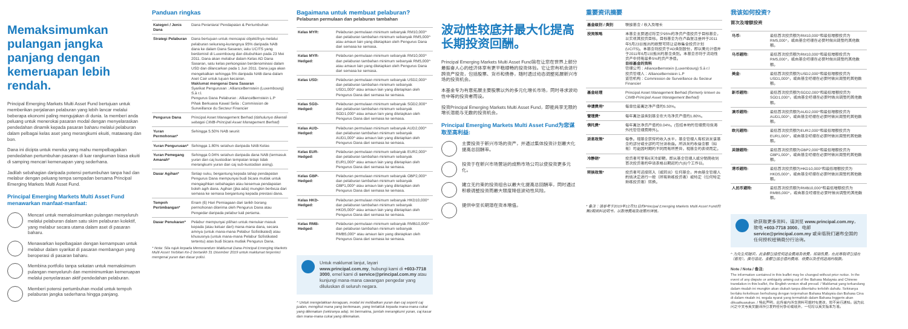Memaksimumkan pulangan jangka panjang dengan kemeruapan lebih rendah.
Principal Emerging Markets Multi Asset Fund bertujuan untuk memberikan perjalanan pelaburan yang lebih lancar melalui beberapa ekonomi paling mengujakan di dunia. Ia memberi anda peluang untuk menerokai pasaran modal dengan menyelaraskan pendedahan dinamik kepada pasaran baharu melalui pelaburan dalam pelbagai kelas aset yang merangkumi ekuiti, matawang dan bon.
Dana ini dicipta untuk mereka yang mahu mempelbagaikan pendedahan pertumbuhan pasaran di luar rangkuman biasa ekuiti di samping mencari kemeruapan yang sederhana.
Jadilah sebahagian daripada potensi pertumbuhan tanpa had dan melabur dengan peluang tempa sempadan bersama Principal Emerging Markets Multi Asset Fund.
Principal Emerging Markets Multi Asset Fund menawarkan manfaat-manfaat:
Mencari untuk memaksimumkan pulangan menyeluruh melalui pelaburan dalam satu skim pelaburan kolektif, yang melabur secara utama dalam aset di pasaran baharu.
Menawarkan kepelbagaian dengan kemampuan untuk melabur dalam syarikat di pasaran membangun yang beroperasi di pasaran baharu.
Membina portfolio tanpa sekatan untuk memaksimum pulangan menyeluruh dan meminimumkan kemeruapan melalui penyelarasan aktif pendedahan pelaburan.
Memberi potensi pertumbuhan modal untuk tempoh pelaburan jangka sederhana hingga panjang.
Panduan ringkas
| Kategori / Jenis Dana | Dana Perantara/ Pendapatan & Pertumbuhan |
| Strategi Pelaburan | Dana bertujuan untuk mencapai objektifnya melalui pelaburan sekurang-kurangnya 95% daripada NAB dana ke dalam Dana Sasaran; iaitu UCITS yang berdomisil di Luxembourg dan ditubuhkan pada 23 Mei 2011. Dana akan melabur dalam Kelas AD Dana Sasaran, satu kelas perkongsian berdenominasi dalam USD dan dilancarkan pada 1 Jun 2011. Dana juga akan mengekalkan sehingga 5% daripada NAB dana dalam Aset Cair untuk tujuan kecairan. Maklumat mengenai Dana Sasaran Syarikat Pengurusan : AllianceBernstein (Luxembourg) S.à r.l. Pengurus Dana Pelaburan : AllianceBernstein L.P Pihak Berkuasa Kawal Selia : Commission de Surveillance du Secteur Financier |
| Pengurus Dana | Principal Asset Management Berhad (dahulunya dikenali sebagai CIMB-Principal Asset Management Berhad) |
| Yuran Permohonan* | Sehingga 5.50% NAB seunit |
| Yuran Pengurusan* | Sehingga 1.80% setahun daripada NAB Kelas |
| Yuran Pemegang Amanah* | Sehingga 0.04% setahun daripada dana NAB (termasuk yuran dan caj kustodian tempatan tetapi tidak merangkumi yuran dan caj sub-kustodian asing). |
| Dasar Agihan* | Setiap suku, bergantung kepada tahap pendapatan Pengurus Dana mempunyai budi bicara mutlak untuk mengagihkan sebahagian atau kesemua pendapatan boleh agih dana. Agihan (jika ada) mungkin berbeza dari semasa ke semasa bergantung kepada prestasi dana. |
| Tempoh Pertimbangan* | Enam (6) Hari Perniagaan dari tarikh borang permohonan diterima oleh Pengurus Dana atau Pengedar daripada pelabur kali pertama. |
| Dasar Penukaran* | Pelabur mempunyai pilihan untuk menukar masuk kepada (atau keluar dari) mana-mana dana, secara amnya (untuk mana-mana Pelabur Sofistikated) atau khususnya (untuk mana-mana Pelabur Sofistikated tertentu) atas budi bicara mutlak Pengurus Dana. |
* Nota: Sila rujuk kepada Memorandum Maklumat Dana Principal Emerging Markets Multi Asset Terbitan Ke-2 bertarikh 31 Disember 2019 untuk maklumat terperinci mengenai yuran dan dasar polisi.
Bagaimana untuk membuat pelaburan?
Pelaburan permulaan dan pelaburan tambahan
| Kelas MYR: | Pelaburan permulaan minimum sebanyak RM10,000^ dan pelaburan tambahan minimum sebanyak RM5,000^ atau amaun lain yang ditetapkan oleh Pengurus Dana dari semasa ke semasa. |
| Kelas MYR-Hedged: | Pelaburan permulaan minimum sebanyak RM10,000^ dan pelaburan tambahan minimum sebanyak RM5,000^ atau amaun lain yang ditetapkan oleh Pengurus Dana dari semasa ke semasa. |
| Kelas USD: | Pelaburan permulaan minimum sebanyak USD2,000^ dan pelaburan tambahan minimum sebanyak USD1,000^ atau amaun lain yang ditetapkan oleh Pengurus Dana dari semasa ke semasa. |
| Kelas SGD-Hedged: | Pelaburan permulaan minimum sebanyak SGD2,000^ dan pelaburan tambahan minimum sebanyak SGD1,000^ atau amaun lain yang ditetapkan oleh Pengurus Dana dari semasa ke semasa. |
| Kelas AUD-Hedged: | Pelaburan permulaan minimum sebanyak AUD2,000^ dan pelaburan tambahan minimum sebanyak AUD1,000^ atau amaun lain yang ditetapkan oleh Pengurus Dana dari semasa ke semasa. |
| Kelas EUR-Hedged: | Pelaburan permulaan minimum sebanyak EUR2,000^ dan pelaburan tambahan minimum sebanyak EUR1,000^ atau amaun lain yang ditetapkan oleh Pengurus Dana dari semasa ke semasa. |
| Kelas GBP-Hedged: | Pelaburan permulaan minimum sebanyak GBP2,000^ dan pelaburan tambahan minimum sebanyak GBP1,000^ atau amaun lain yang ditetapkan oleh Pengurus Dana dari semasa ke semasa. |
| Kelas HKD-Hedged: | Pelaburan permulaan minimum sebanyak HKD10,000^ dan pelaburan tambahan minimum sebanyak HKD5,000^ atau amaun lain yang ditetapkan oleh Pengurus Dana dari semasa ke semasa. |
| Kelas RMB-Hedged: | Pelaburan permulaan minimum sebanyak RMB10,000^ dan pelaburan tambahan minimum sebanyak RMB5,000^ atau amaun lain yang ditetapkan oleh Pengurus Dana dari semasa ke semasa. |
Untuk maklumat lanjut, layari www.principal.com.my, hubungi kami di +603-7718 3000, emel kami di service@principal.com.my atau kunjungi mana-mana cawangan pengedar yang diluluskan di seluruh negara.
^ Untuk mengelakkan keraguan, modal ini melibatkan yuran dan caj seperti caj jualan, mengikut mana yang berkenaan, yang tertakluk kepada mana-mana cukai yang dikenakan (sekiranya ada). Ini bermakna, jumlah merangkumi yuran, caj kasar dan mana-mana cukai yang dikenakan.
波动性较底并最大化提高长期投资回酬。
Principal Emerging Markets Multi Asset Fund旨在让您在世界上部分最振奋人心的经济体享有更平稳顺畅的投资体验。它让您有机会进行跨资产投资，包括股票、货币和债券，随时透过动态调整拓展新兴市场的投资机会。
本基金专为有意拓展主要股票以外的多元化增长市场，同时寻求波动性中等的投资者而设。
投资Principal Emerging Markets Multi Asset Fund，即能共享无限的增长潜能与无数的投资机会。
Principal Emerging Markets Multi Asset Fund为您谋取至高利益:
主要投资于新兴市场的资产，并通过集体投资计划最大化提高总回酬率。
投资于在新兴市场营运的成熟市场公司以使投资更多元化。
建立无约束的投资组合以最大化提高总回酬率，同时通过积极调整投资而最大限度降低波动性风险。
提供中至长期潜在资本增值。
重要资讯摘要
| 基金级别 / 类别 | 联接基金 / 收入及增长 |
| 投资策略 | 本基金主要通过将至少95%的净资产值投资于目标基金，以实现其投资目标。目标基金为在卢森堡注册并于2011年5月23日推出的欧盟可转让证券集合投资计划(UCITS)。本基金将投资于AD类别股份，即以美元计值并于2011年6月1日推出的基金类别。本基金亦将于流动性资产中持有最多5%的资产净值。 目标基金的资料 管理公司：AllianceBernstein (Luxembourg) S.à r.l 投资管理人：AllianceBernstein L.P 监管机构：Commission de Surveillance du Secteur Financier |
| 基金经理 | Principal Asset Management Berhad (formerly known as CIMB-Principal Asset Management Berhad) |
| 申请费用* | 每单位最高达净产值的5.50%。 |
| 管理费* | 每年高达该类别基金在大马净资产值的1.80%。 |
| 信托费* | 每年高达净资产值的0.04%。(包括本地的管理费用但海外托管管理费除外)。 |
| 派息政策* | 每季。视基金获得的收入水平，基金管理人有权派发该基金的部分或全部的可分派收益。所派发的收益金额（如有）可能因时期的不同而有所差异，视基金的表现而定。 |
| 冷静期* | 投资者可享有6天冷却期，即从基金管理人或分销商收到首次投资者的申请表格日期起的六(6)个工作日。 |
| 转换政策* | 投资者可选择转入（或转出）任何基金，并由基金管理人酌情决定进行一般（所有熟练投资者）或特定（任何特定熟练投资者）转换。 |
* 备注：请参考于2019年12月31日的Principal Emerging Markets Multi Asset Fund的第2期资料说明书，以取得费用及政策的详情。
我该如何投资?
首次及增额投资
| 马币: | 最低首次投资额为RM10,000^和最低增额投资为RM5,000^，或由基金经理在必要时做出调整的其他数额。 |
| 马币避险: | 最低首次投资额为RM10,000^和最低增额投资为RM5,000^，或由基金经理在必要时做出调整的其他数额。 |
| 美金: | 最低首次投资额为USD2,000^和最低增额投资为USD1,000^，或由基金经理在必要时做出调整的其他数额。 |
| 新币避险: | 最低首次投资额为SGD2,000^和最低增额投资为SGD1,000^，或由基金经理在必要时做出调整的其他数额。 |
| 澳币避险: | 最低首次投资额为AUD2,000^和最低增额投资为AUD1,000^，或由基金经理在必要时做出调整的其他数额。 |
| 欧元避险: | 最低首次投资额为EUR2,000^和最低增额投资为EUR1,000^，或由基金经理在必要时做出调整的其他数额。 |
| 英镑避险: | 最低首次投资额为GBP2,000^和最低增额投资为GBP1,000^，或由基金经理在必要时做出调整的其他数额。 |
| 港币避险: | 最低首次投资额为HKD10,000^和最低增额投资为HKD5,000^，或由基金经理在必要时做出调整的其他数额。 |
| 人民币避险: | 最低首次投资额为RMB10,000^和最低增额投资为RMB5,000^，或由基金经理在必要时做出调整的其他数额。 |
欲获取更多资料，请浏览 www.principal.com.my，致电 +603-7718 3000，电邮 service@principal.com.my 或亲临我们遍布全国的任何授权经销商分行洽询。
^ 为免生何疑问，此金额包括任何适合费用及收费，如销售费，在此等税项包括在（若有）。换句话说，金额包括总值的费用、收费以及任何适用的税款。
Note / Nota / 备注:
The information contained in this leaflet may be changed without prior notice. In the event of any dispute or ambiguity arising out of the Bahasa Malaysia and Chinese translation in this leaflet, the English version shall prevail. / Maklumat yang terkandung dalam risalah ini mungkin akan diubah tanpa diberitahu terlebih dahulu. Sekiranya berlaku kekeliruan berhubung dengan terjemahan Bahasa Malaysia dan Bahasa Cina di dalam risalah ini, segala syarat yang termaktub dalam Bahasa Inggeris akan dikuatkuasakan. / 特此声明，此传单内所含资料可能时有更改，恕不另行通知。因为此问之中文与英文翻译所引发的任何争论或歧异，一切将以英文版本为准。